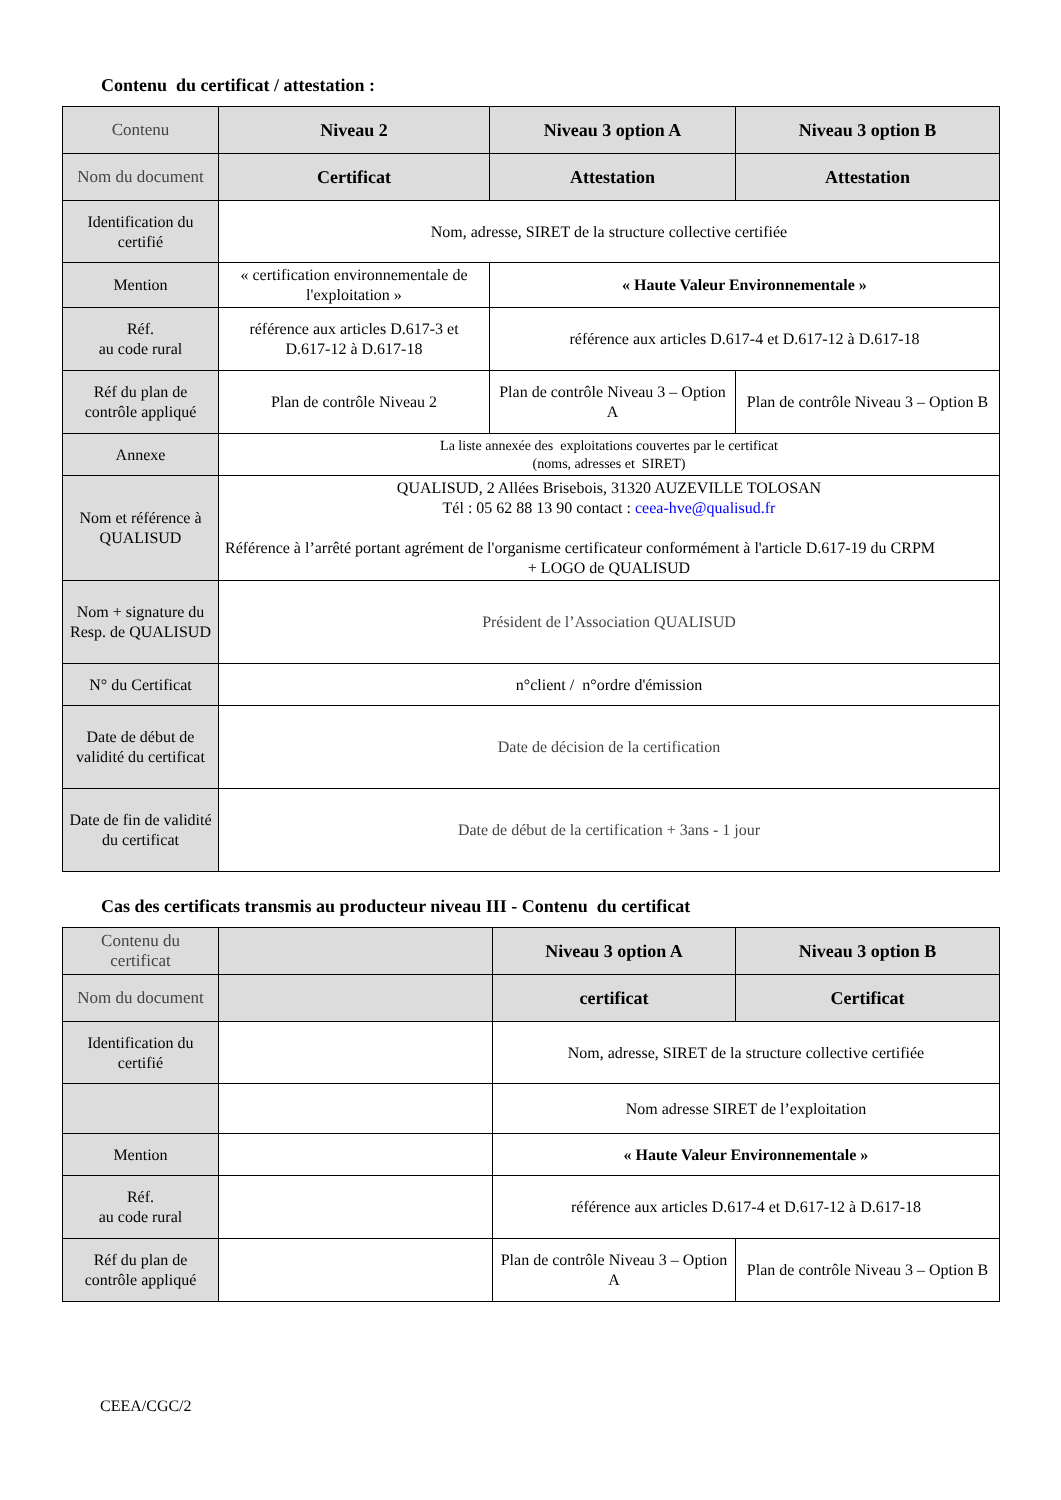Contenu du certificat / attestation :
| Contenu | Niveau 2 | Niveau 3 option A | Niveau 3 option B |
| Nom du document | Certificat | Attestation | Attestation |
| Identification du certifié | Nom, adresse, SIRET de la structure collective certifiée | | |
| Mention | « certification environnementale de l'exploitation » | « Haute Valeur Environnementale » | |
| Réf. au code rural | référence aux articles D.617-3 et D.617-12 à D.617-18 | référence aux articles D.617-4 et D.617-12 à D.617-18 | |
| Réf du plan de contrôle appliqué | Plan de contrôle Niveau 2 | Plan de contrôle Niveau 3 – Option A | Plan de contrôle Niveau 3 – Option B |
| Annexe | La liste annexée des exploitations couvertes par le certificat (noms, adresses et SIRET) | | |
| Nom et référence à QUALISUD | QUALISUD, 2 Allées Brisebois, 31320 AUZEVILLE TOLOSAN Tél : 05 62 88 13 90 contact : ceea-hve@qualisud.fr Référence à l’arrêté portant agrément de l'organisme certificateur conformément à l'article D.617-19 du CRPM + LOGO de QUALISUD | | |
| Nom + signature du Resp. de QUALISUD | Président de l’Association QUALISUD | | |
| N° du Certificat | n°client / n°ordre d'émission | | |
| Date de début de validité du certificat | Date de décision de la certification | | |
| Date de fin de validité du certificat | Date de début de la certification + 3ans - 1 jour | | |
Cas des certificats transmis au producteur niveau III - Contenu du certificat
| Contenu du certificat | | Niveau 3 option A | Niveau 3 option B |
| Nom du document | | certificat | Certificat |
| Identification du certifié | | Nom, adresse, SIRET de la structure collective certifiée | |
| | | Nom adresse SIRET de l’exploitation | |
| Mention | | « Haute Valeur Environnementale » | |
| Réf. au code rural | | référence aux articles D.617-4 et D.617-12 à D.617-18 | |
| Réf du plan de contrôle appliqué | | Plan de contrôle Niveau 3 – Option A | Plan de contrôle Niveau 3 – Option B |
CEEA/CGC/2